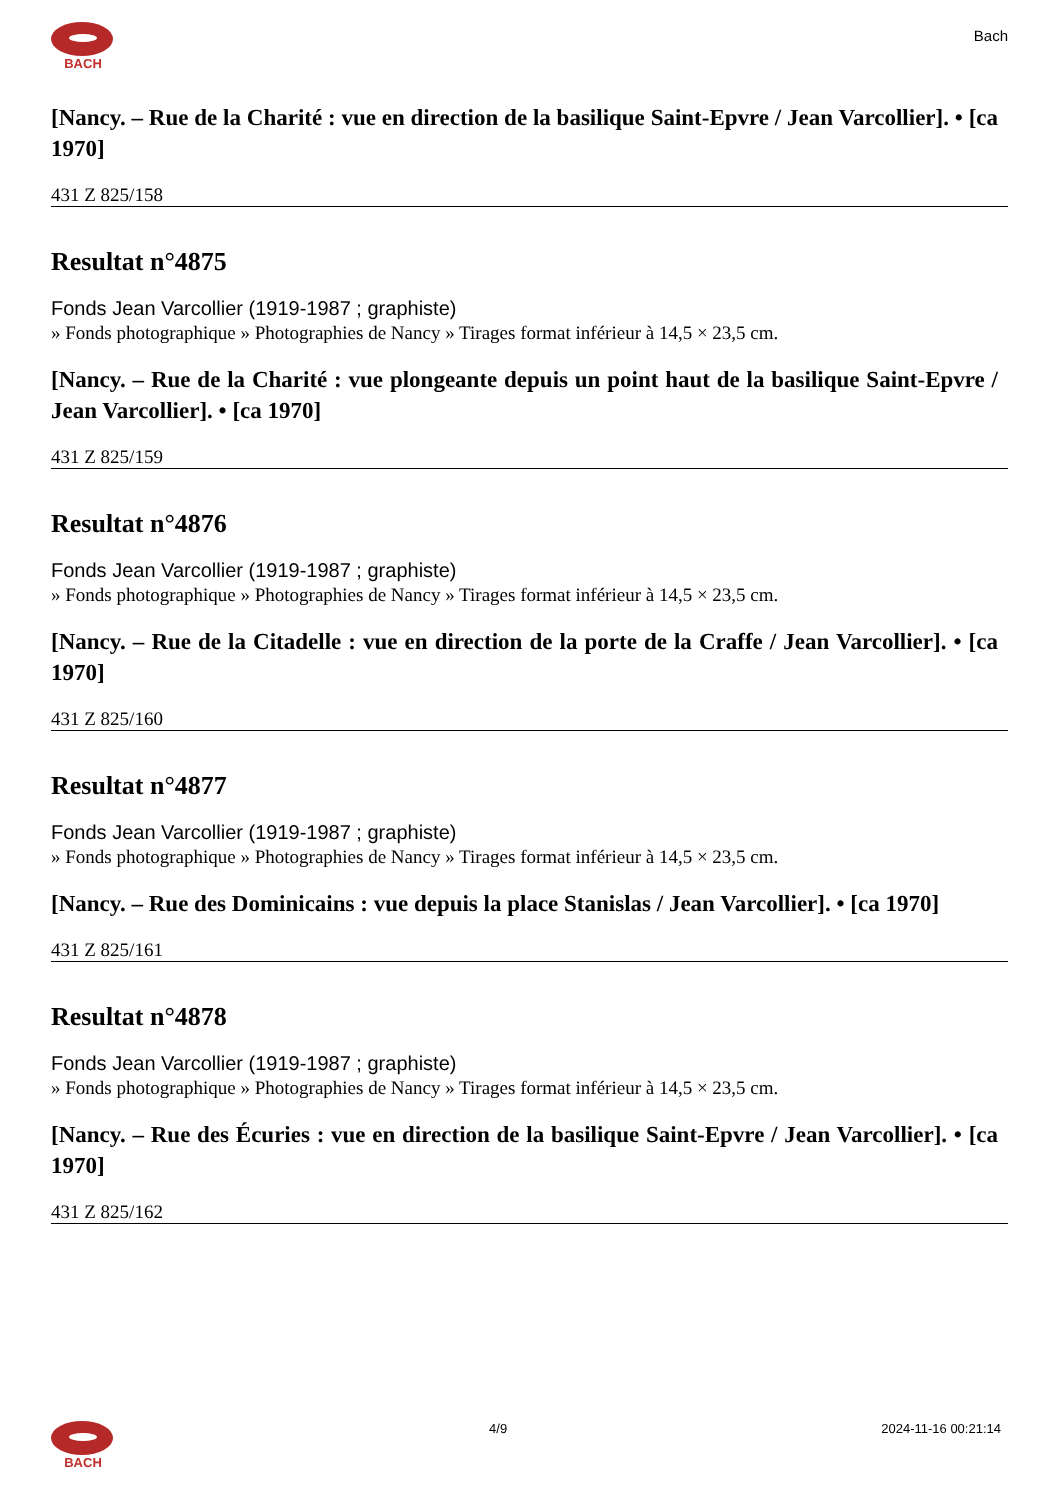BACH
Bach
[Nancy. – Rue de la Charité : vue en direction de la basilique Saint-Epvre / Jean Varcollier]. • [ca 1970]
431 Z 825/158
Resultat n°4875
Fonds Jean Varcollier (1919-1987 ; graphiste)
» Fonds photographique » Photographies de Nancy » Tirages format inférieur à 14,5 × 23,5 cm.
[Nancy. – Rue de la Charité : vue plongeante depuis un point haut de la basilique Saint-Epvre / Jean Varcollier]. • [ca 1970]
431 Z 825/159
Resultat n°4876
Fonds Jean Varcollier (1919-1987 ; graphiste)
» Fonds photographique » Photographies de Nancy » Tirages format inférieur à 14,5 × 23,5 cm.
[Nancy. – Rue de la Citadelle : vue en direction de la porte de la Craffe / Jean Varcollier]. • [ca 1970]
431 Z 825/160
Resultat n°4877
Fonds Jean Varcollier (1919-1987 ; graphiste)
» Fonds photographique » Photographies de Nancy » Tirages format inférieur à 14,5 × 23,5 cm.
[Nancy. – Rue des Dominicains : vue depuis la place Stanislas / Jean Varcollier]. • [ca 1970]
431 Z 825/161
Resultat n°4878
Fonds Jean Varcollier (1919-1987 ; graphiste)
» Fonds photographique » Photographies de Nancy » Tirages format inférieur à 14,5 × 23,5 cm.
[Nancy. – Rue des Écuries : vue en direction de la basilique Saint-Epvre / Jean Varcollier]. • [ca 1970]
431 Z 825/162
BACH 4/9 2024-11-16 00:21:14